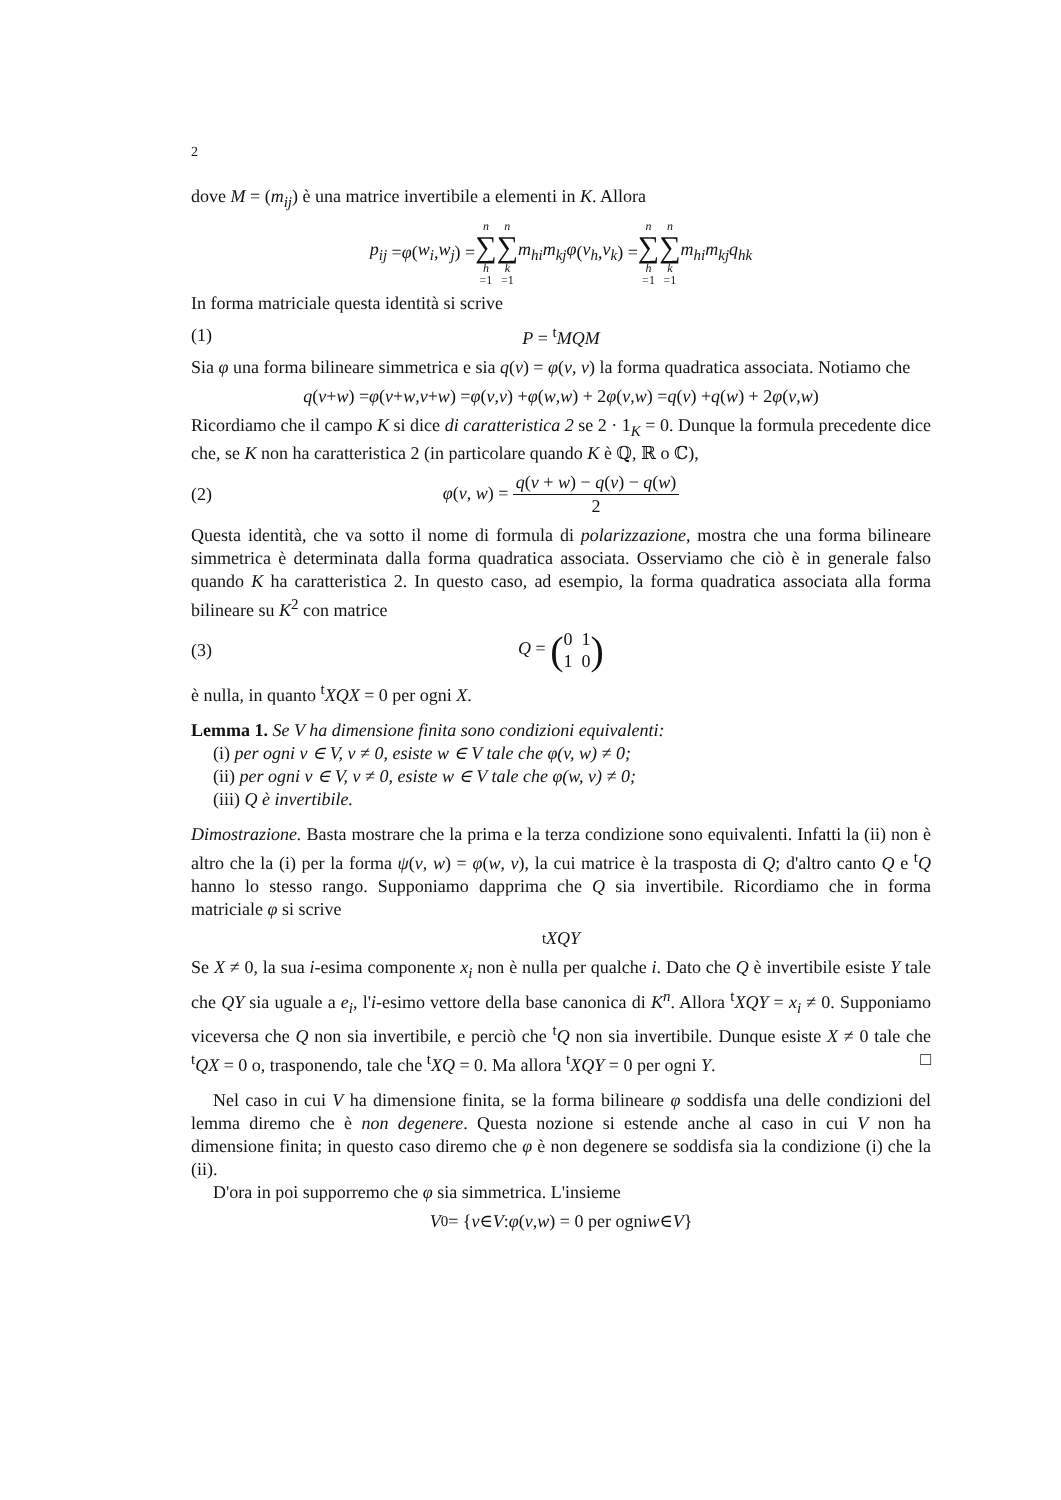2
dove M = (m<sub>ij</sub>) è una matrice invertibile a elementi in K. Allora
p<sub>ij</sub> = φ (w<sub>i</sub>, w<sub>j</sub>) = n ∑ h =1 n ∑ k =1 m<sub>hi</sub>m<sub>kj</sub>φ (v<sub>h</sub>, v<sub>k</sub>) = n ∑ h =1 n ∑ k =1 m<sub>hi</sub>m<sub>kj</sub>q<sub>hk</sub>
In forma matriciale questa identità si scrive
(1) P = <sup>t</sup>MQM
Sia φ una forma bilineare simmetrica e sia q(v) = φ(v, v) la forma quadratica associata. Notiamo che
q (v + w) = φ (v + w, v + w) = φ (v, v) + φ (w, w) + 2 φ (v, w) = q (v) + q (w) + 2 φ (v, w)
Ricordiamo che il campo K si dice di caratteristica 2 se 2 · 1<sub>K</sub> = 0. Dunque la formula precedente dice che, se K non ha caratteristica 2 (in particolare quando K è ℚ, ℝ o ℂ),
(2) φ(v, w) = q(v + w) − q(v) − q(w) 2
Questa identità, che va sotto il nome di formula di polarizzazione, mostra che una forma bilineare simmetrica è determinata dalla forma quadratica associata. Osserviamo che ciò è in generale falso quando K ha caratteristica 2. In questo caso, ad esempio, la forma quadratica associata alla forma bilineare su K<sup>2</sup> con matrice
(3) Q = (0 1
1 0)
è nulla, in quanto <sup>t</sup>XQX = 0 per ogni X.
Lemma 1. Se V ha dimensione finita sono condizioni equivalenti:
(i) per ogni v ∈ V, v ≠ 0, esiste w ∈ V tale che φ(v, w) ≠ 0;
(ii) per ogni v ∈ V, v ≠ 0, esiste w ∈ V tale che φ(w, v) ≠ 0;
(iii) Q è invertibile.
Dimostrazione. Basta mostrare che la prima e la terza condizione sono equivalenti. Infatti la (ii) non è altro che la (i) per la forma ψ(v, w) = φ(w, v), la cui matrice è la trasposta di Q; d'altro canto Q e <sup>t</sup>Q hanno lo stesso rango. Supponiamo dapprima che Q sia invertibile. Ricordiamo che in forma matriciale φ si scrive
<sup>t</sup> XQY
Se X ≠ 0, la sua i-esima componente x<sub>i</sub> non è nulla per qualche i. Dato che Q è invertibile esiste Y tale che QY sia uguale a e<sub>i</sub>, l'i-esimo vettore della base canonica di K<sup>n</sup>. Allora <sup>t</sup>XQY = x<sub>i</sub> ≠ 0. Supponiamo viceversa che Q non sia invertibile, e perciò che <sup>t</sup>Q non sia invertibile. Dunque esiste X ≠ 0 tale che <sup>t</sup>QX = 0 o, trasponendo, tale che <sup>t</sup>XQ = 0. Ma allora <sup>t</sup>XQY = 0 per ogni Y. □
Nel caso in cui V ha dimensione finita, se la forma bilineare φ soddisfa una delle condizioni del lemma diremo che è non degenere. Questa nozione si estende anche al caso in cui V non ha dimensione finita; in questo caso diremo che φ è non degenere se soddisfa sia la condizione (i) che la (ii).
D'ora in poi supporremo che φ sia simmetrica. L'insieme
V<sub>0</sub> = { v ∈ V : φ (v, w) = 0 per ogni w ∈ V }